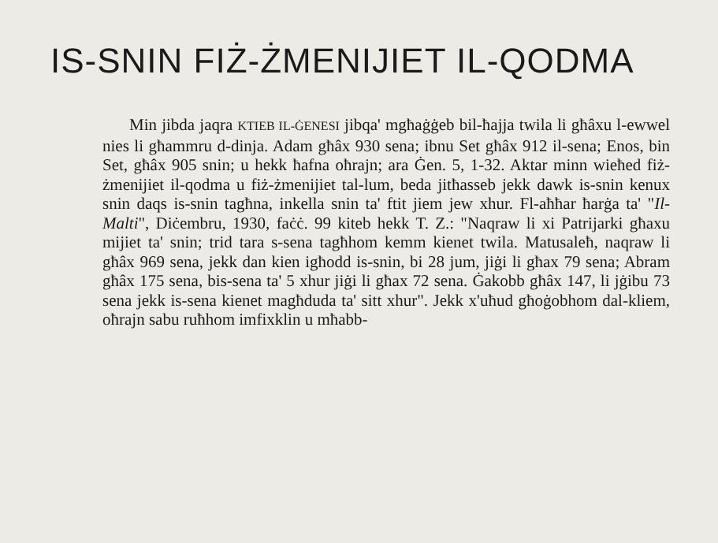IS-SNIN FIŻ-ŻMENIJIET IL-QODMA
Min jibda jaqra KTIEB IL-ĠENESI jibqa' mgħaġġeb bil-ħajja twila li għâxu l-ewwel nies li għammru d-dinja. Adam għâx 930 sena; ibnu Set għâx 912 il-sena; Enos, bin Set, għâx 905 snin; u hekk ħafna oħrajn; ara Ġen. 5, 1-32. Aktar minn wieħed fiż-żmenijiet il-qodma u fiż-żmenijiet tal-lum, beda jitħasseb jekk dawk is-snin kenux snin daqs is-snin tagħna, inkella snin ta' ftit jiem jew xhur. Fl-aħħar ħarġa ta' "Il-Malti", Diċembru, 1930, faċċ. 99 kiteb hekk T. Z.: "Naqraw li xi Patrijarki għaxu mijiet ta' snin; trid tara s-sena tagħhom kemm kienet twila. Matusaleħ, naqraw li għâx 969 sena, jekk dan kien igħodd is-snin, bi 28 jum, jiġi li għax 79 sena; Abram għâx 175 sena, bis-sena ta' 5 xhur jiġi li għax 72 sena. Ġakobb għâx 147, li jġibu 73 sena jekk is-sena kienet magħduda ta' sitt xhur". Jekk x'uħud għoġobhom dal-kliem, oħrajn sabu ruħhom imfixklin u mħabb-